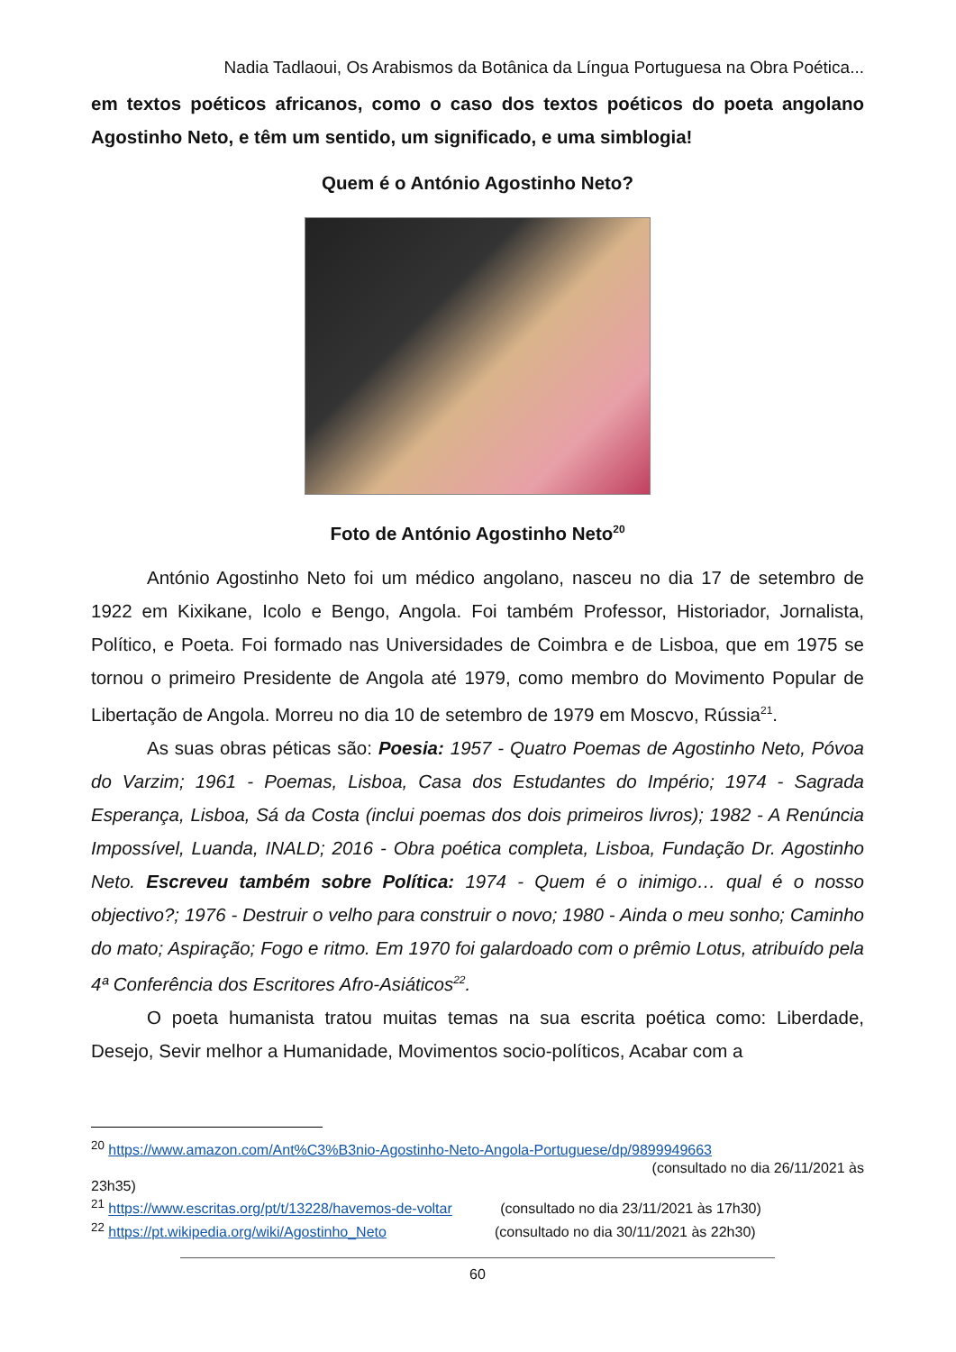Nadia Tadlaoui, Os Arabismos da Botânica da Língua Portuguesa na Obra Poética...
em textos poéticos africanos, como o caso dos textos poéticos do poeta angolano Agostinho Neto, e têm um sentido, um significado, e uma simblogia!
Quem é o António Agostinho Neto?
Foto de António Agostinho Neto<sup>20</sup>
António Agostinho Neto foi um médico angolano, nasceu no dia 17 de setembro de 1922 em Kixikane, Icolo e Bengo, Angola. Foi também Professor, Historiador, Jornalista, Político, e Poeta. Foi formado nas Universidades de Coimbra e de Lisboa, que em 1975 se tornou o primeiro Presidente de Angola até 1979, como membro do Movimento Popular de Libertação de Angola. Morreu no dia 10 de setembro de 1979 em Moscvo, Rússia<sup>21</sup>.
As suas obras péticas são: Poesia: 1957 - Quatro Poemas de Agostinho Neto, Póvoa do Varzim; 1961 - Poemas, Lisboa, Casa dos Estudantes do Império; 1974 - Sagrada Esperança, Lisboa, Sá da Costa (inclui poemas dos dois primeiros livros); 1982 - A Renúncia Impossível, Luanda, INALD; 2016 - Obra poética completa, Lisboa, Fundação Dr. Agostinho Neto. Escreveu também sobre Política: 1974 - Quem é o inimigo… qual é o nosso objectivo?; 1976 - Destruir o velho para construir o novo; 1980 - Ainda o meu sonho; Caminho do mato; Aspiração; Fogo e ritmo. Em 1970 foi galardoado com o prêmio Lotus, atribuído pela 4ª Conferência dos Escritores Afro-Asiáticos<sup>22</sup>.
O poeta humanista tratou muitas temas na sua escrita poética como: Liberdade, Desejo, Sevir melhor a Humanidade, Movimentos socio-políticos, Acabar com a
<sup>20</sup> https://www.amazon.com/Ant%C3%B3nio-Agostinho-Neto-Angola-Portuguese/dp/9899949663
(consultado no dia 26/11/2021 às
23h35)
<sup>21</sup> https://www.escritas.org/pt/t/13228/havemos-de-voltar (consultado no dia 23/11/2021 às 17h30)
<sup>22</sup> https://pt.wikipedia.org/wiki/Agostinho_Neto (consultado no dia 30/11/2021 às 22h30)
60